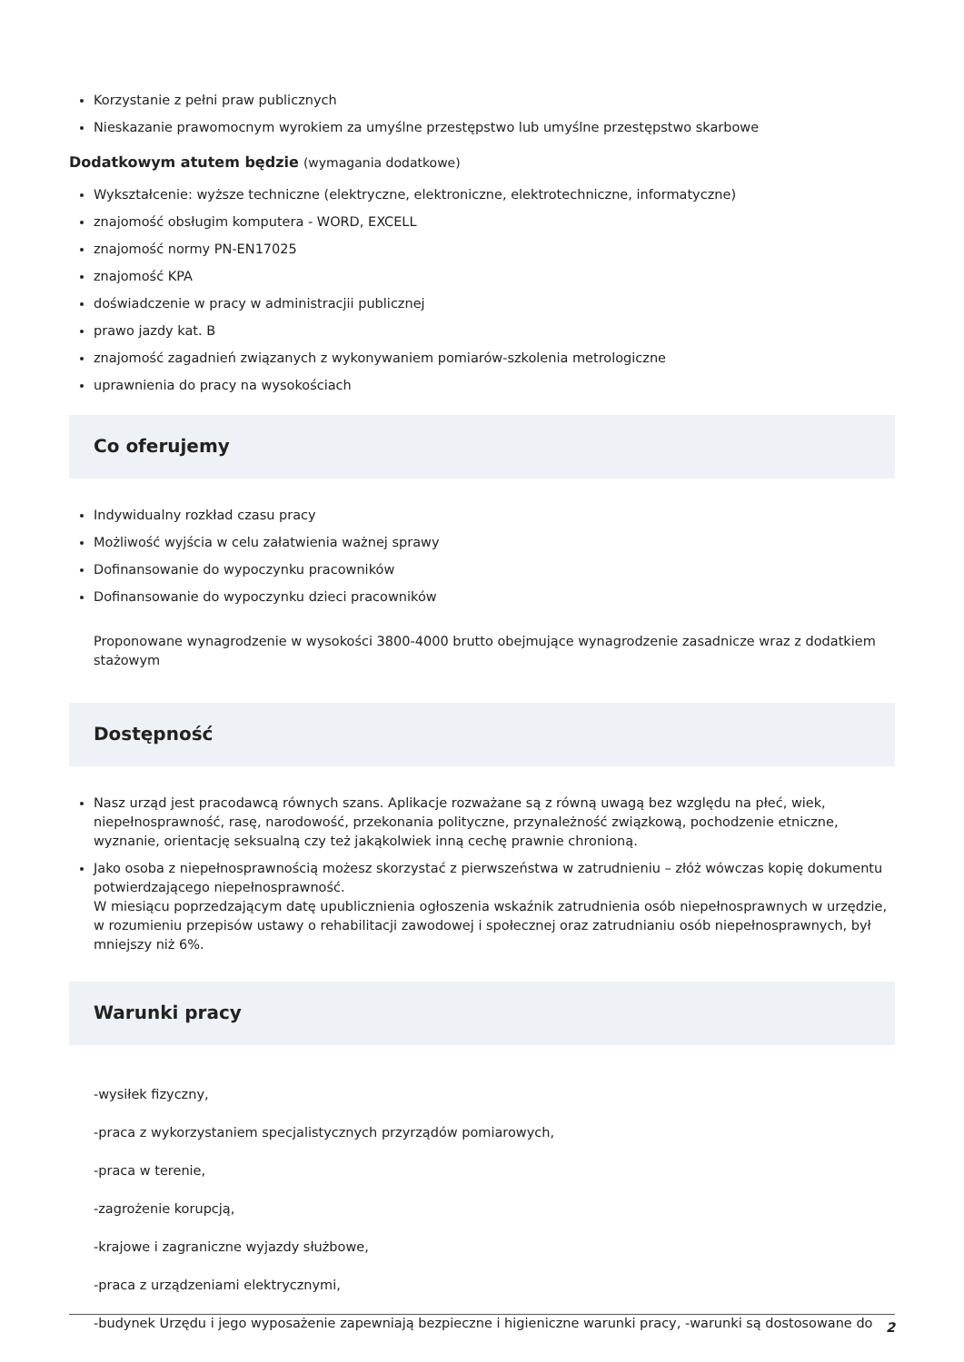Korzystanie z pełni praw publicznych
Nieskazanie prawomocnym wyrokiem za umyślne przestępstwo lub umyślne przestępstwo skarbowe
Dodatkowym atutem będzie (wymagania dodatkowe)
Wykształcenie: wyższe techniczne (elektryczne, elektroniczne, elektrotechniczne, informatyczne)
znajomość obsługim komputera - WORD, EXCELL
znajomość normy PN-EN17025
znajomość KPA
doświadczenie w pracy w administracjii publicznej
prawo jazdy kat. B
znajomość zagadnień związanych z wykonywaniem pomiarów-szkolenia metrologiczne
uprawnienia do pracy na wysokościach
Co oferujemy
Indywidualny rozkład czasu pracy
Możliwość wyjścia w celu załatwienia ważnej sprawy
Dofinansowanie do wypoczynku pracowników
Dofinansowanie do wypoczynku dzieci pracowników
Proponowane wynagrodzenie w wysokości 3800-4000 brutto obejmujące wynagrodzenie zasadnicze wraz z dodatkiem stażowym
Dostępność
Nasz urząd jest pracodawcą równych szans. Aplikacje rozważane są z równą uwagą bez względu na płeć, wiek, niepełnosprawność, rasę, narodowość, przekonania polityczne, przynależność związkową, pochodzenie etniczne, wyznanie, orientację seksualną czy też jakąkolwiek inną cechę prawnie chronioną.
Jako osoba z niepełnosprawnością możesz skorzystać z pierwszeństwa w zatrudnieniu – złóż wówczas kopię dokumentu potwierdzającego niepełnosprawność.
W miesiącu poprzedzającym datę upublicznienia ogłoszenia wskaźnik zatrudnienia osób niepełnosprawnych w urzędzie, w rozumieniu przepisów ustawy o rehabilitacji zawodowej i społecznej oraz zatrudnianiu osób niepełnosprawnych, był mniejszy niż 6%.
Warunki pracy
-wysiłek fizyczny,
-praca z wykorzystaniem specjalistycznych przyrządów pomiarowych,
-praca w terenie,
-zagrożenie korupcją,
-krajowe i zagraniczne wyjazdy służbowe,
-praca z urządzeniami elektrycznymi,
-budynek Urzędu i jego wyposażenie zapewniają bezpieczne i higieniczne warunki pracy, -warunki są dostosowane do
2